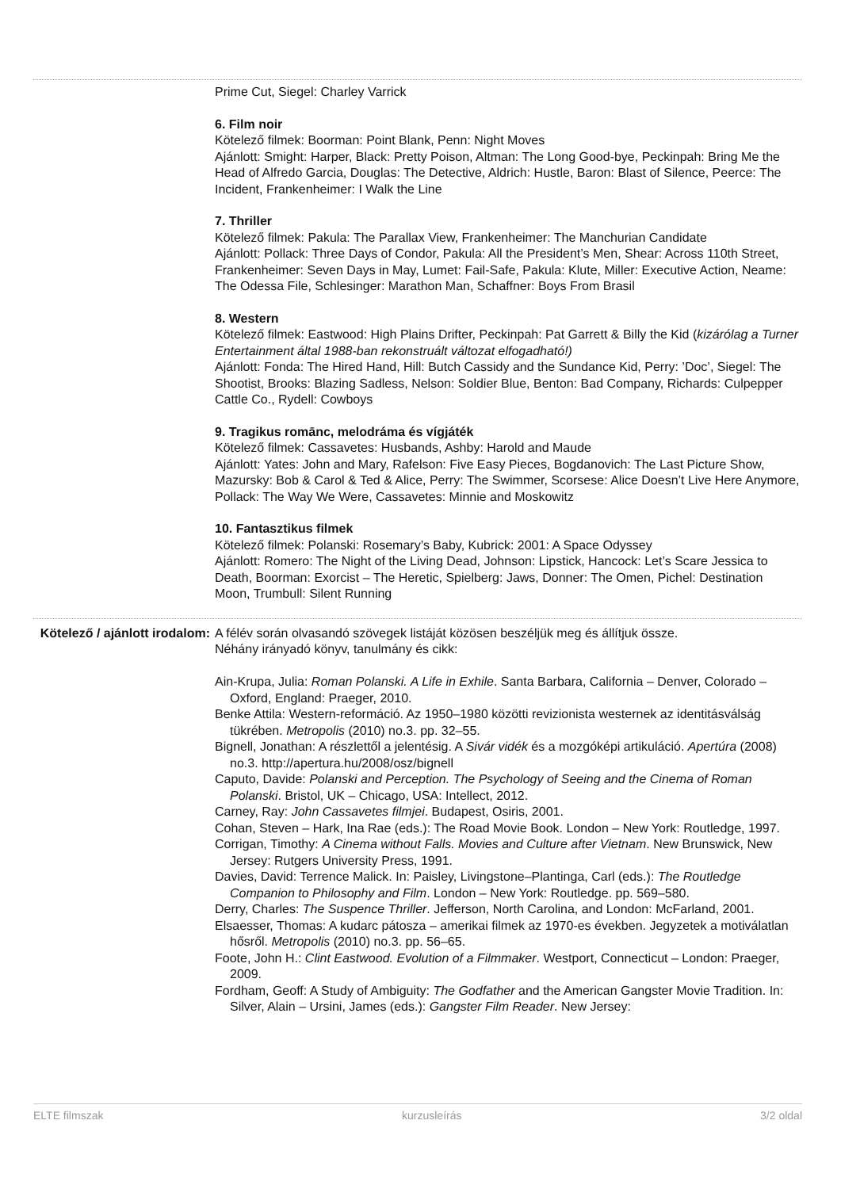Prime Cut, Siegel: Charley Varrick
6. Film noir
Kötelező filmek: Boorman: Point Blank, Penn: Night Moves
Ajánlott: Smight: Harper, Black: Pretty Poison, Altman: The Long Good-bye, Peckinpah: Bring Me the Head of Alfredo Garcia, Douglas: The Detective, Aldrich: Hustle, Baron: Blast of Silence, Peerce: The Incident, Frankenheimer: I Walk the Line
7. Thriller
Kötelező filmek: Pakula: The Parallax View, Frankenheimer: The Manchurian Candidate
Ajánlott: Pollack: Three Days of Condor, Pakula: All the President’s Men, Shear: Across 110th Street, Frankenheimer: Seven Days in May, Lumet: Fail-Safe, Pakula: Klute, Miller: Executive Action, Neame: The Odessa File, Schlesinger: Marathon Man, Schaffner: Boys From Brasil
8. Western
Kötelező filmek: Eastwood: High Plains Drifter, Peckinpah: Pat Garrett & Billy the Kid (kizárólag a Turner Entertainment által 1988-ban rekonstruált változat elfogadható!)
Ajánlott: Fonda: The Hired Hand, Hill: Butch Cassidy and the Sundance Kid, Perry: ’Doc’, Siegel: The Shootist, Brooks: Blazing Sadless, Nelson: Soldier Blue, Benton: Bad Company, Richards: Culpepper Cattle Co., Rydell: Cowboys
9. Tragikus romānc, melodráma és vígjáték
Kötelező filmek: Cassavetes: Husbands, Ashby: Harold and Maude
Ajánlott: Yates: John and Mary, Rafelson: Five Easy Pieces, Bogdanovich: The Last Picture Show, Mazursky: Bob & Carol & Ted & Alice, Perry: The Swimmer, Scorsese: Alice Doesn’t Live Here Anymore, Pollack: The Way We Were, Cassavetes: Minnie and Moskowitz
10. Fantasztikus filmek
Kötelező filmek: Polanski: Rosemary’s Baby, Kubrick: 2001: A Space Odyssey
Ajánlott: Romero: The Night of the Living Dead, Johnson: Lipstick, Hancock: Let’s Scare Jessica to Death, Boorman: Exorcist – The Heretic, Spielberg: Jaws, Donner: The Omen, Pichel: Destination Moon, Trumbull: Silent Running
Kötelező / ajánlott irodalom:
A félév során olvasandó szövegek listáját közösen beszéljük meg és állítjuk össze.
Néhány irányadó könyv, tanulmány és cikk:
Ain-Krupa, Julia: Roman Polanski. A Life in Exhile. Santa Barbara, California – Denver, Colorado – Oxford, England: Praeger, 2010.
Benke Attila: Western-reformáció. Az 1950–1980 közötti revizionista westernek az identitásválság tükrében. Metropolis (2010) no.3. pp. 32–55.
Bignell, Jonathan: A részlettől a jelentésig. A Sivár vidék és a mozgóképi artikuláció. Apertúra (2008) no.3. http://apertura.hu/2008/osz/bignell
Caputo, Davide: Polanski and Perception. The Psychology of Seeing and the Cinema of Roman Polanski. Bristol, UK – Chicago, USA: Intellect, 2012.
Carney, Ray: John Cassavetes filmjei. Budapest, Osiris, 2001.
Cohan, Steven – Hark, Ina Rae (eds.): The Road Movie Book. London – New York: Routledge, 1997.
Corrigan, Timothy: A Cinema without Falls. Movies and Culture after Vietnam. New Brunswick, New Jersey: Rutgers University Press, 1991.
Davies, David: Terrence Malick. In: Paisley, Livingstone–Plantinga, Carl (eds.): The Routledge Companion to Philosophy and Film. London – New York: Routledge. pp. 569–580.
Derry, Charles: The Suspence Thriller. Jefferson, North Carolina, and London: McFarland, 2001.
Elsaesser, Thomas: A kudarc pátosza – amerikai filmek az 1970-es években. Jegyzetek a motiválatlan hősről. Metropolis (2010) no.3. pp. 56–65.
Foote, John H.: Clint Eastwood. Evolution of a Filmmaker. Westport, Connecticut – London: Praeger, 2009.
Fordham, Geoff: A Study of Ambiguity: The Godfather and the American Gangster Movie Tradition. In: Silver, Alain – Ursini, James (eds.): Gangster Film Reader. New Jersey:
ELTE filmszak kurzusleírás 3/2 oldal